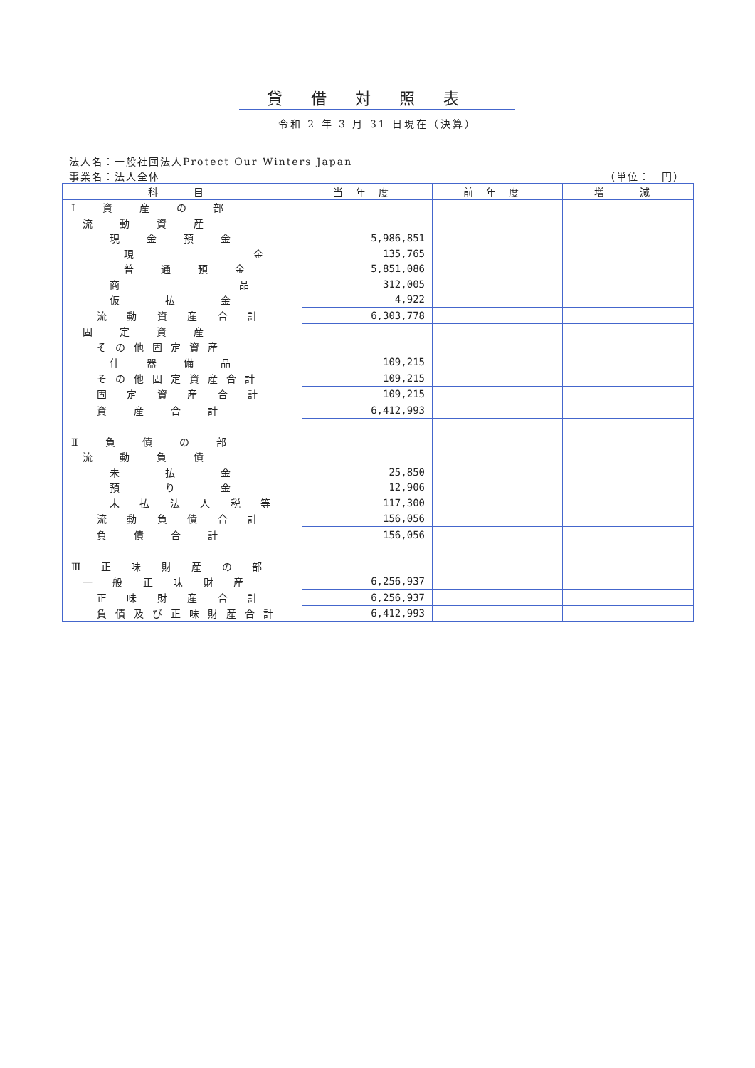貸借対照表
令和 2 年 3 月 31 日現在（決算）
法人名：一般社団法人Protect Our Winters Japan
事業名：法人全体 （単位：　円）
| 科 目 | 当年度 | 前年度 | 増 減 |
| --- | --- | --- | --- |
| Ⅰ 資 産 の 部 | | | |
| 流 動 資 産 | | | |
| 現 金 預 金 | 5,986,851 | | |
| 現 金 | 135,765 | | |
| 普 通 預 金 | 5,851,086 | | |
| 商 品 | 312,005 | | |
| 仮 払 金 | 4,922 | | |
| 流 動 資 産 合 計 | 6,303,778 | | |
| 固 定 資 産 | | | |
| その他固定資産 | | | |
| 什 器 備 品 | 109,215 | | |
| その他固定資産合計 | 109,215 | | |
| 固 定 資 産 合 計 | 109,215 | | |
| 資 産 合 計 | 6,412,993 | | |
| Ⅱ 負 債 の 部 | | | |
| 流 動 負 債 | | | |
| 未 払 金 | 25,850 | | |
| 預 り 金 | 12,906 | | |
| 未 払 法 人 税 等 | 117,300 | | |
| 流 動 負 債 合 計 | 156,056 | | |
| 負 債 合 計 | 156,056 | | |
| Ⅲ 正 味 財 産 の 部 | | | |
| 一 般 正 味 財 産 | 6,256,937 | | |
| 正 味 財 産 合 計 | 6,256,937 | | |
| 負債及び正味財産合計 | 6,412,993 | | |